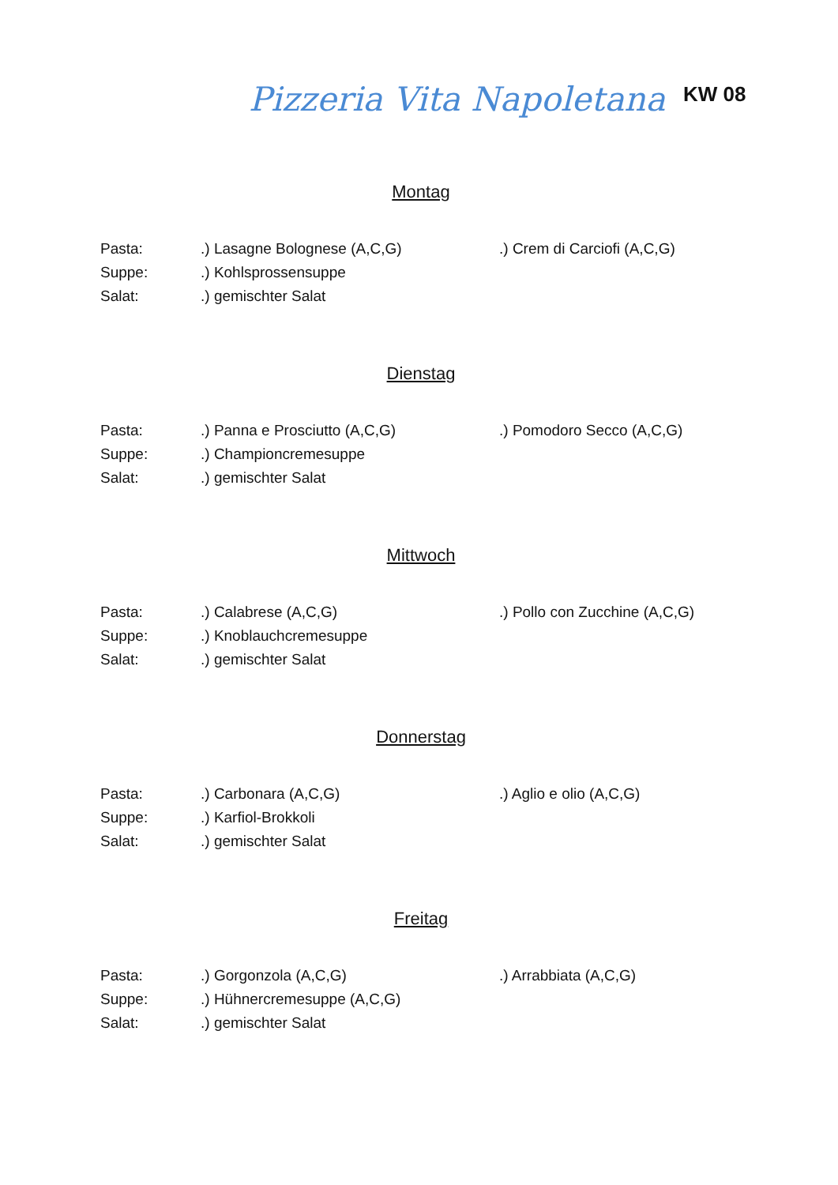Pizzeria Vita Napoletana
KW 08
Montag
Pasta:
.) Lasagne Bolognese (A,C,G)
.) Crem di Carciofi (A,C,G)
Suppe:
.) Kohlsprossensuppe
Salat:
.) gemischter Salat
Dienstag
Pasta:
.) Panna e Prosciutto (A,C,G)
.) Pomodoro Secco (A,C,G)
Suppe:
.) Championcremesuppe
Salat:
.) gemischter Salat
Mittwoch
Pasta:
.) Calabrese (A,C,G)
.) Pollo con Zucchine (A,C,G)
Suppe:
.) Knoblauchcremesuppe
Salat:
.) gemischter Salat
Donnerstag
Pasta:
.) Carbonara (A,C,G)
.) Aglio e olio (A,C,G)
Suppe:
.) Karfiol-Brokkoli
Salat:
.) gemischter Salat
Freitag
Pasta:
.) Gorgonzola (A,C,G)
.) Arrabbiata (A,C,G)
Suppe:
.) Hühnercremesuppe (A,C,G)
Salat:
.) gemischter Salat